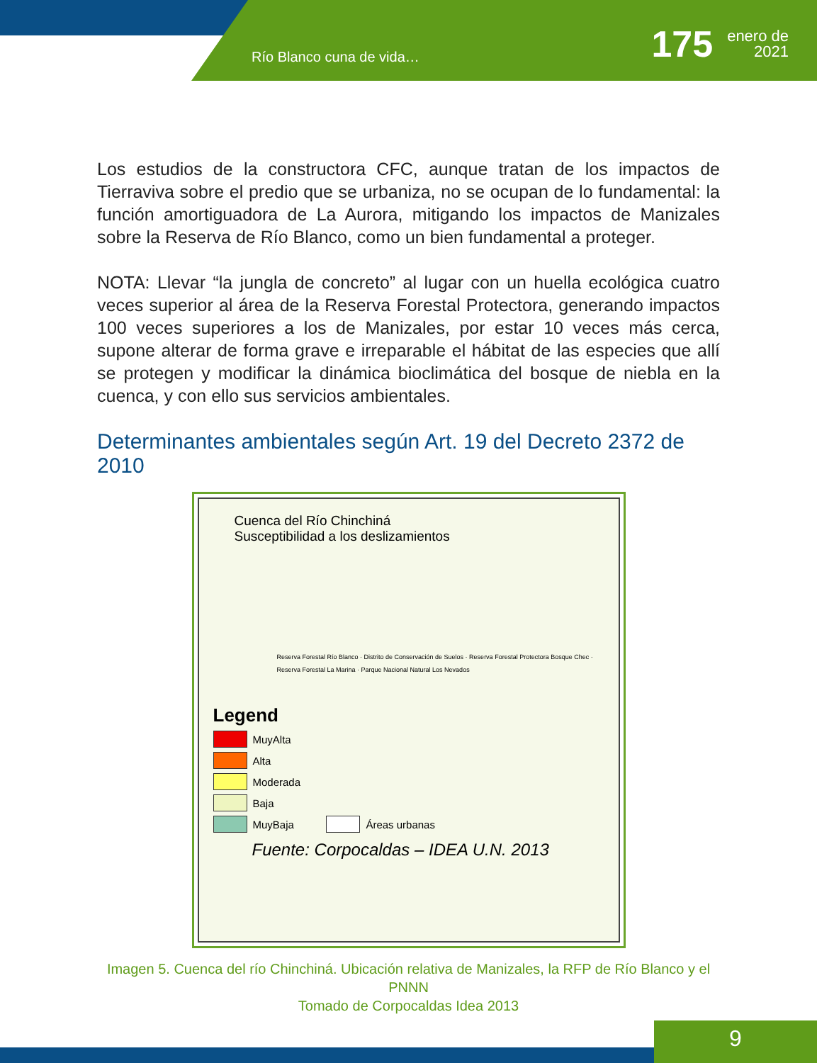Río Blanco cuna de vida…
175
enero de
2021
Los estudios de la constructora CFC, aunque tratan de los impactos de Tierraviva sobre el predio que se urbaniza, no se ocupan de lo fundamental: la función amortiguadora de La Aurora, mitigando los impactos de Manizales sobre la Reserva de Río Blanco, como un bien fundamental a proteger.
NOTA: Llevar “la jungla de concreto” al lugar con un huella ecológica cuatro veces superior al área de la Reserva Forestal Protectora, generando impactos 100 veces superiores a los de Manizales, por estar 10 veces más cerca, supone alterar de forma grave e irreparable el hábitat de las especies que allí se protegen y modificar la dinámica bioclimática del bosque de niebla en la cuenca, y con ello sus servicios ambientales.
Determinantes ambientales según Art. 19 del Decreto 2372 de 2010
Cuenca del Río Chinchiná
Susceptibilidad a los deslizamientos
Reserva Forestal Río Blanco · Distrito de Conservación de Suelos · Reserva Forestal Protectora Bosque Chec · Reserva Forestal La Marina · Parque Nacional Natural Los Nevados
Legend
MuyAlta
Alta
Moderada
Baja
MuyBaja Áreas urbanas
Fuente: Corpocaldas – IDEA U.N. 2013
Imagen 5. Cuenca del río Chinchiná. Ubicación relativa de Manizales, la RFP de Río Blanco y el PNNN
Tomado de Corpocaldas Idea 2013
9